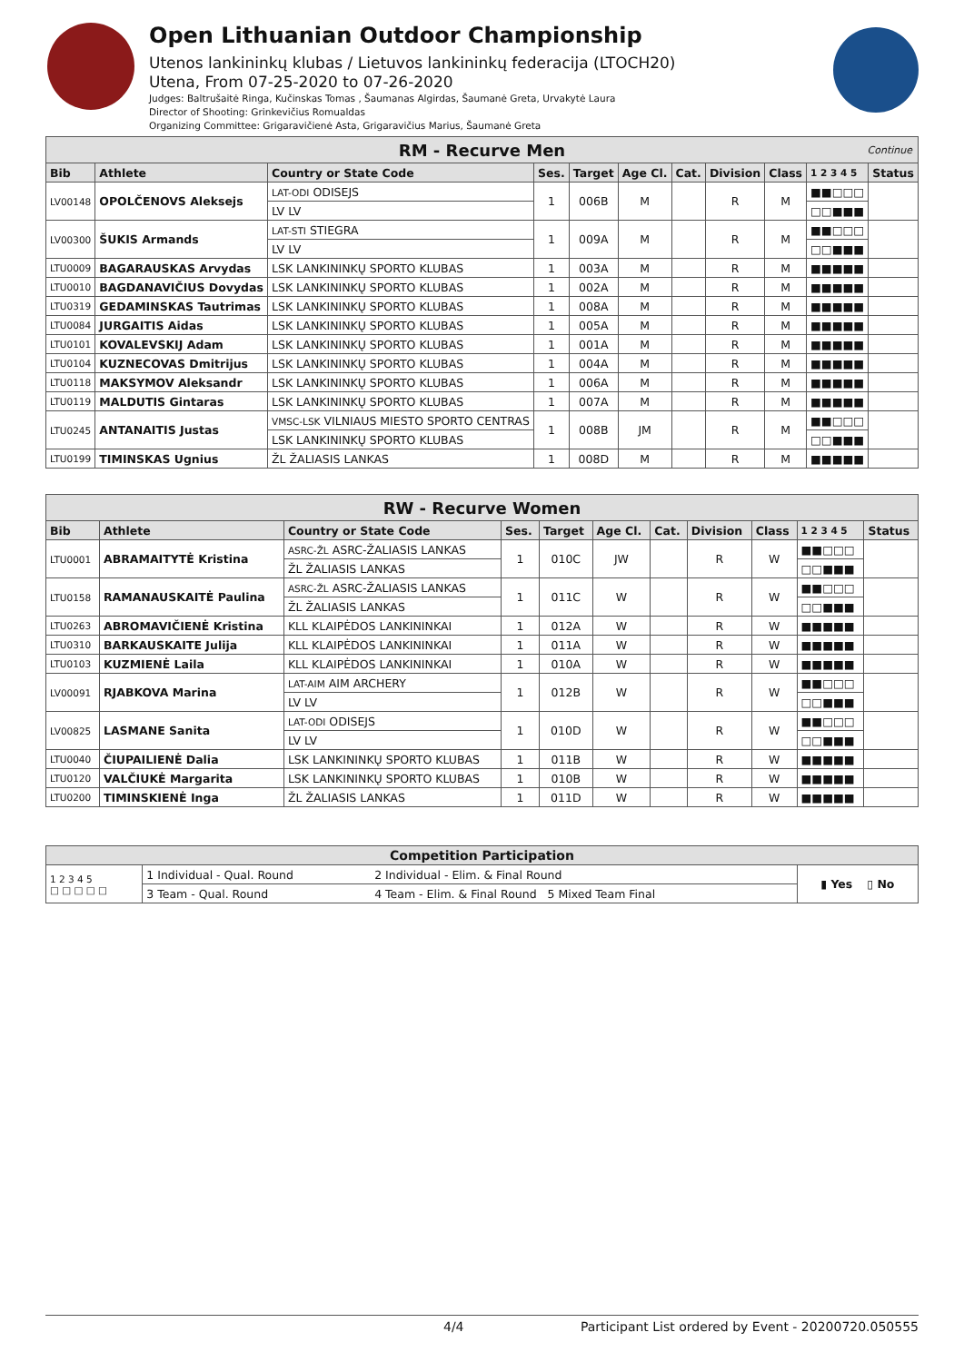Open Lithuanian Outdoor Championship
Utenos lankininkų klubas / Lietuvos lankininkų federacija (LTOCH20)
Utena, From 07-25-2020 to 07-26-2020
Judges: Baltrušaitė Ringa, Kučinskas Tomas , Šaumanas Algirdas, Šaumanė Greta, Urvakytė Laura
Director of Shooting: Grinkevičius Romualdas
Organizing Committee: Grigaravičienė Asta, Grigaravičius Marius, Šaumanė Greta
| RM - Recurve Men Continue | | | | | | | | | | |
| --- | --- | --- | --- | --- | --- | --- | --- | --- | --- | --- |
| Bib | Athlete | Country or State Code | Ses. | Target | Age Cl. | Cat. | Division | Class | 1 2 3 4 5 | Status |
| LV00148 | OPOLČENOVS Aleksejs | LAT-ODI ODISEJS | 1 | 006B | M | | R | M | ■■□□□ | |
| | | LV LV | | | | | | | □□■■■ | |
| LV00300 | ŠUKIS Armands | LAT-STI STIEGRA | 1 | 009A | M | | R | M | ■■□□□ | |
| | | LV LV | | | | | | | □□■■■ | |
| LTU0009 | BAGARAUSKAS Arvydas | LSK LANKININKŲ SPORTO KLUBAS | 1 | 003A | M | | R | M | ■■■■■ | |
| LTU0010 | BAGDANAVIČIUS Dovydas | LSK LANKININKŲ SPORTO KLUBAS | 1 | 002A | M | | R | M | ■■■■■ | |
| LTU0319 | GEDAMINSKAS Tautrimas | LSK LANKININKŲ SPORTO KLUBAS | 1 | 008A | M | | R | M | ■■■■■ | |
| LTU0084 | JURGAITIS Aidas | LSK LANKININKŲ SPORTO KLUBAS | 1 | 005A | M | | R | M | ■■■■■ | |
| LTU0101 | KOVALEVSKIJ Adam | LSK LANKININKŲ SPORTO KLUBAS | 1 | 001A | M | | R | M | ■■■■■ | |
| LTU0104 | KUZNECOVAS Dmitrijus | LSK LANKININKŲ SPORTO KLUBAS | 1 | 004A | M | | R | M | ■■■■■ | |
| LTU0118 | MAKSYMOV Aleksandr | LSK LANKININKŲ SPORTO KLUBAS | 1 | 006A | M | | R | M | ■■■■■ | |
| LTU0119 | MALDUTIS Gintaras | LSK LANKININKŲ SPORTO KLUBAS | 1 | 007A | M | | R | M | ■■■■■ | |
| LTU0245 | ANTANAITIS Justas | VMSC-LSK VILNIAUS MIESTO SPORTO CENTRAS | 1 | 008B | JM | | R | M | ■■□□□ | |
| | | LSK LANKININKŲ SPORTO KLUBAS | | | | | | | □□■■■ | |
| LTU0199 | TIMINSKAS Ugnius | ŽL ŽALIASIS LANKAS | 1 | 008D | M | | R | M | ■■■■■ | |
| RW - Recurve Women | | | | | | | | | | |
| --- | --- | --- | --- | --- | --- | --- | --- | --- | --- | --- |
| Bib | Athlete | Country or State Code | Ses. | Target | Age Cl. | Cat. | Division | Class | 1 2 3 4 5 | Status |
| LTU0001 | ABRAMAITYTĖ Kristina | ASRC-ŽL ASRC-ŽALIASIS LANKAS | 1 | 010C | JW | | R | W | ■■□□□ | |
| | | ŽL ŽALIASIS LANKAS | | | | | | | □□■■■ | |
| LTU0158 | RAMANAUSKAITĖ Paulina | ASRC-ŽL ASRC-ŽALIASIS LANKAS | 1 | 011C | W | | R | W | ■■□□□ | |
| | | ŽL ŽALIASIS LANKAS | | | | | | | □□■■■ | |
| LTU0263 | ABROMAVIČIENĖ Kristina | KLL KLAIPĖDOS LANKININKAI | 1 | 012A | W | | R | W | ■■■■■ | |
| LTU0310 | BARKAUSKAITE Julija | KLL KLAIPĖDOS LANKININKAI | 1 | 011A | W | | R | W | ■■■■■ | |
| LTU0103 | KUZMIENĖ Laila | KLL KLAIPĖDOS LANKININKAI | 1 | 010A | W | | R | W | ■■■■■ | |
| LV00091 | RJABKOVA Marina | LAT-AIM AIM ARCHERY | 1 | 012B | W | | R | W | ■■□□□ | |
| | | LV LV | | | | | | | □□■■■ | |
| LV00825 | LASMANE Sanita | LAT-ODI ODISEJS | 1 | 010D | W | | R | W | ■■□□□ | |
| | | LV LV | | | | | | | □□■■■ | |
| LTU0040 | ČIUPAILIENĖ Dalia | LSK LANKININKŲ SPORTO KLUBAS | 1 | 011B | W | | R | W | ■■■■■ | |
| LTU0120 | VALČIUKĖ Margarita | LSK LANKININKŲ SPORTO KLUBAS | 1 | 010B | W | | R | W | ■■■■■ | |
| LTU0200 | TIMINSKIENĖ Inga | ŽL ŽALIASIS LANKAS | 1 | 011D | W | | R | W | ■■■■■ | |
| Competition Participation | | | |
| --- | --- | --- | --- |
| 1 2 3 4 5 □ □ □ □ □ | 1 Individual - Qual. Round | 2 Individual - Elim. & Final Round | ▮ Yes ▯ No |
| | 3 Team - Qual. Round | 4 Team - Elim. & Final Round 5 Mixed Team Final | |
4/4 Participant List ordered by Event - 20200720.050555